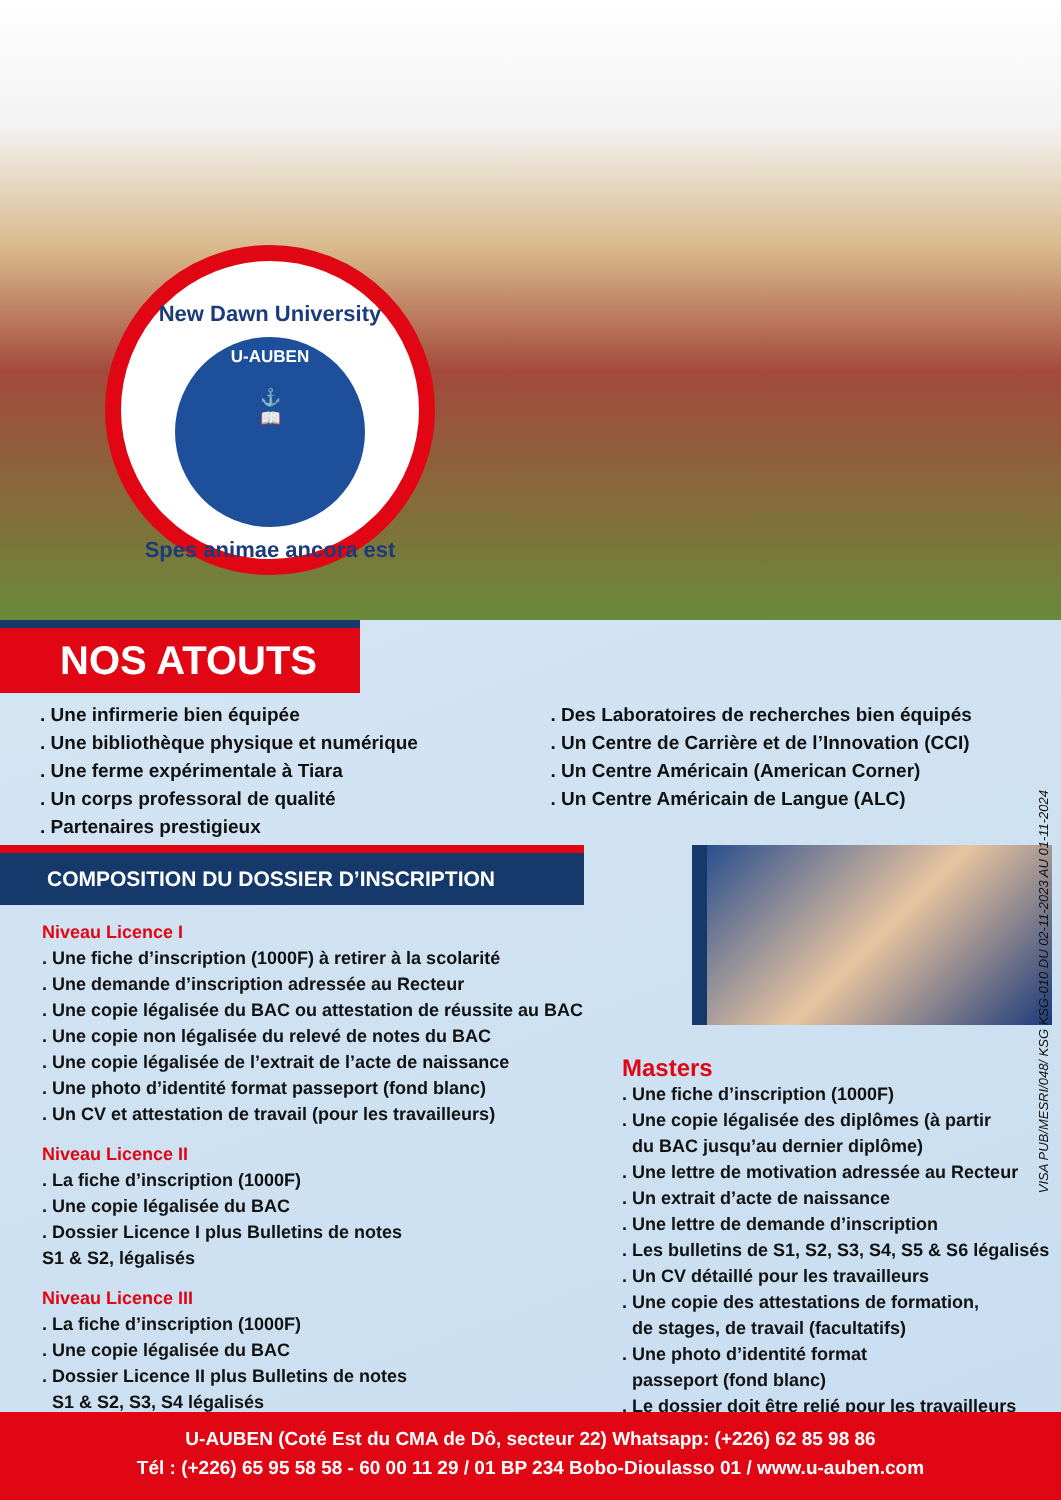New Dawn University
U-AUBEN
⚓
📖
Spes animae ancora est
NOS ATOUTS
. Une infirmerie bien équipée
. Une bibliothèque physique et numérique
. Une ferme expérimentale à Tiara
. Un corps professoral de qualité
. Partenaires prestigieux
. Des Laboratoires de recherches bien équipés
. Un Centre de Carrière et de l’Innovation (CCI)
. Un Centre Américain (American Corner)
. Un Centre Américain de Langue (ALC)
COMPOSITION DU DOSSIER D’INSCRIPTION
Niveau Licence I
. Une fiche d’inscription (1000F) à retirer à la scolarité
. Une demande d’inscription adressée au Recteur
. Une copie légalisée du BAC ou attestation de réussite au BAC
. Une copie non légalisée du relevé de notes du BAC
. Une copie légalisée de l’extrait de l’acte de naissance
. Une photo d’identité format passeport (fond blanc)
. Un CV et attestation de travail (pour les travailleurs)
Niveau Licence II
. La fiche d’inscription (1000F)
. Une copie légalisée du BAC
. Dossier Licence I plus Bulletins de notes
S1 & S2, légalisés
Niveau Licence III
. La fiche d’inscription (1000F)
. Une copie légalisée du BAC
. Dossier Licence II plus Bulletins de notes
S1 & S2, S3, S4 légalisés
Masters
. Une fiche d’inscription (1000F)
. Une copie légalisée des diplômes (à partir
du BAC jusqu’au dernier diplôme)
. Une lettre de motivation adressée au Recteur
. Un extrait d’acte de naissance
. Une lettre de demande d’inscription
. Les bulletins de S1, S2, S3, S4, S5 & S6 légalisés
. Un CV détaillé pour les travailleurs
. Une copie des attestations de formation,
de stages, de travail (facultatifs)
. Une photo d’identité format
passeport (fond blanc)
. Le dossier doit être relié pour les travailleurs
VISA PUB/MESRI/048/ KSG KSG-010 DU 02-11-2023 AU 01-11-2024
U-AUBEN (Coté Est du CMA de Dô, secteur 22) Whatsapp: (+226) 62 85 98 86
Tél : (+226) 65 95 58 58 - 60 00 11 29 / 01 BP 234 Bobo-Dioulasso 01 / www.u-auben.com